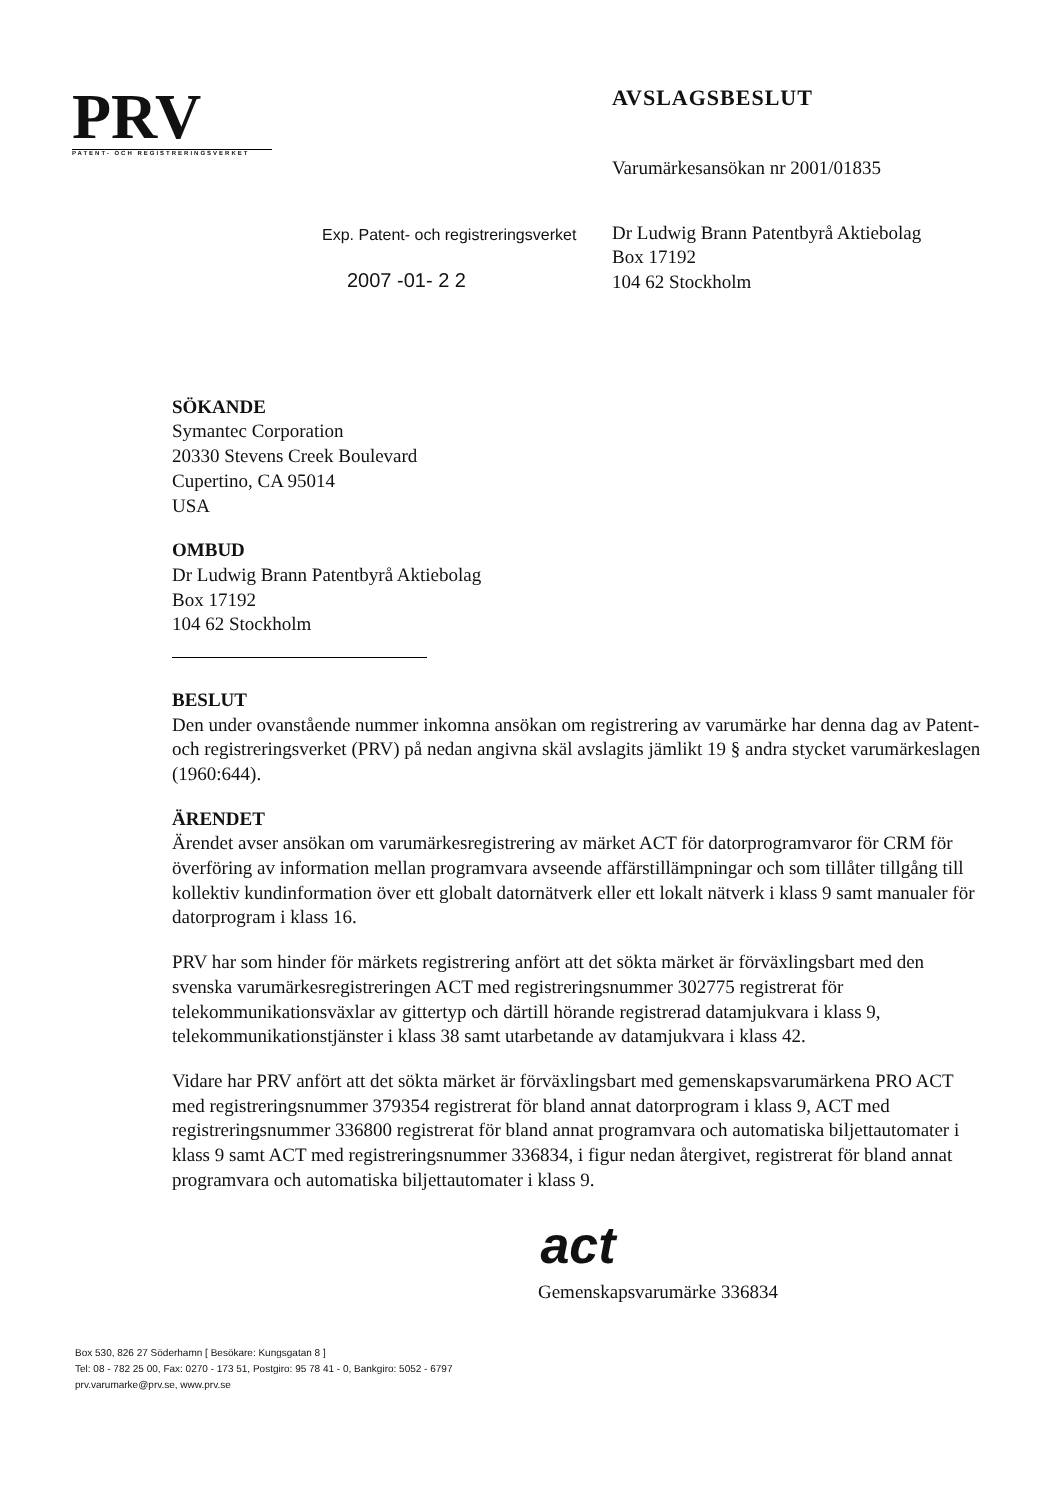PRV
PATENT- OCH REGISTRERINGSVERKET
Exp. Patent- och registreringsverket
2007 -01- 2 2
AVSLAGSBESLUT
Varumärkesansökan nr 2001/01835
Dr Ludwig Brann Patentbyrå Aktiebolag
Box 17192
104 62 Stockholm
SÖKANDE
Symantec Corporation
20330 Stevens Creek Boulevard
Cupertino, CA 95014
USA
OMBUD
Dr Ludwig Brann Patentbyrå Aktiebolag
Box 17192
104 62 Stockholm
BESLUT
Den under ovanstående nummer inkomna ansökan om registrering av varumärke har denna dag av Patent- och registreringsverket (PRV) på nedan angivna skäl avslagits jämlikt 19 § andra stycket varumärkeslagen (1960:644).
ÄRENDET
Ärendet avser ansökan om varumärkesregistrering av märket ACT för datorprogramvaror för CRM för överföring av information mellan programvara avseende affärstillämpningar och som tillåter tillgång till kollektiv kundinformation över ett globalt datornätverk eller ett lokalt nätverk i klass 9 samt manualer för datorprogram i klass 16.
PRV har som hinder för märkets registrering anfört att det sökta märket är förväxlingsbart med den svenska varumärkesregistreringen ACT med registreringsnummer 302775 registrerat för telekommunikationsväxlar av gittertyp och därtill hörande registrerad datamjukvara i klass 9, telekommunikationstjänster i klass 38 samt utarbetande av datamjukvara i klass 42.
Vidare har PRV anfört att det sökta märket är förväxlingsbart med gemenskapsvarumärkena PRO ACT med registreringsnummer 379354 registrerat för bland annat datorprogram i klass 9, ACT med registreringsnummer 336800 registrerat för bland annat programvara och automatiska biljettautomater i klass 9 samt ACT med registreringsnummer 336834, i figur nedan återgivet, registrerat för bland annat programvara och automatiska biljettautomater i klass 9.
act
Gemenskapsvarumärke 336834
Box 530, 826 27 Söderhamn [ Besökare: Kungsgatan 8 ]
Tel: 08 - 782 25 00, Fax: 0270 - 173 51, Postgiro: 95 78 41 - 0, Bankgiro: 5052 - 6797
prv.varumarke@prv.se, www.prv.se